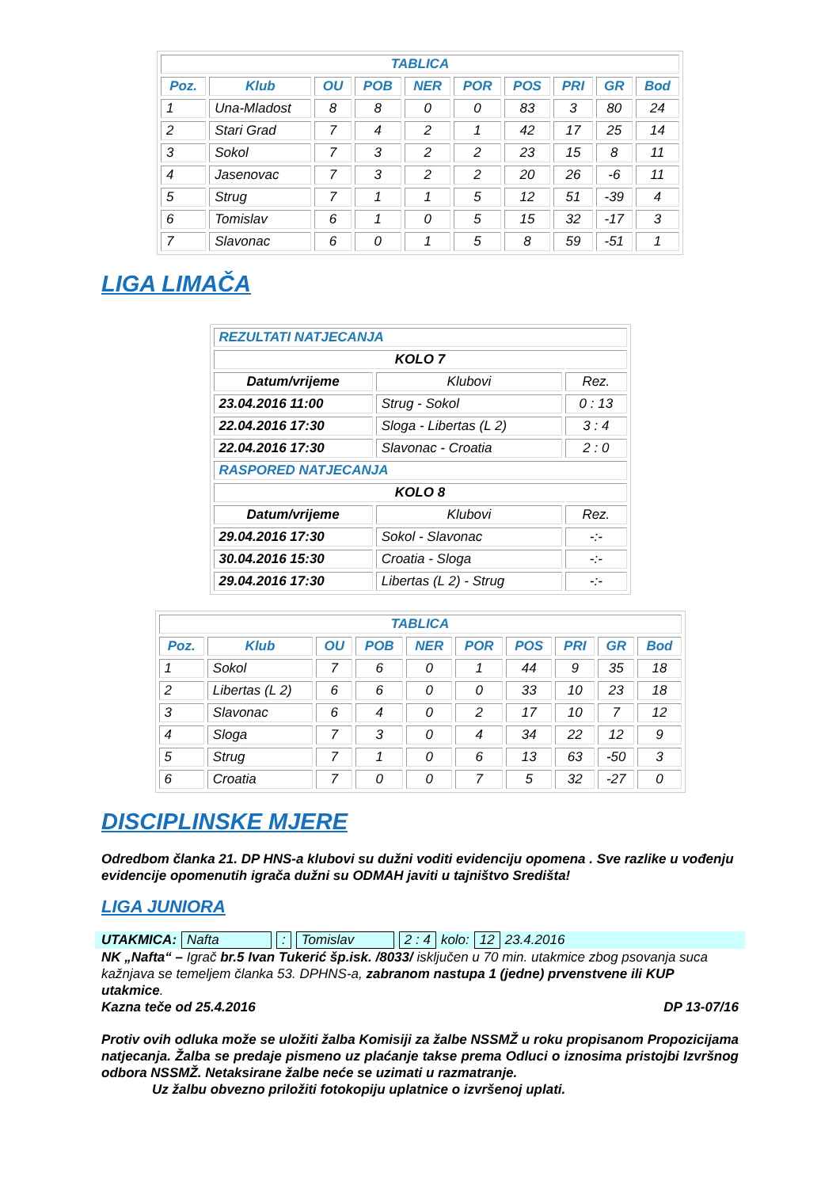| TABLICA | | | | | | | | | |
| --- | --- | --- | --- | --- | --- | --- | --- | --- | --- |
| Poz. | Klub | OU | POB | NER | POR | POS | PRI | GR | Bod |
| 1 | Una-Mladost | 8 | 8 | 0 | 0 | 83 | 3 | 80 | 24 |
| 2 | Stari Grad | 7 | 4 | 2 | 1 | 42 | 17 | 25 | 14 |
| 3 | Sokol | 7 | 3 | 2 | 2 | 23 | 15 | 8 | 11 |
| 4 | Jasenovac | 7 | 3 | 2 | 2 | 20 | 26 | -6 | 11 |
| 5 | Strug | 7 | 1 | 1 | 5 | 12 | 51 | -39 | 4 |
| 6 | Tomislav | 6 | 1 | 0 | 5 | 15 | 32 | -17 | 3 |
| 7 | Slavonac | 6 | 0 | 1 | 5 | 8 | 59 | -51 | 1 |
LIGA LIMAČA
| REZULTATI NATJECANJA | | |
| KOLO 7 | | |
| Datum/vrijeme | Klubovi | Rez. |
| 23.04.2016 11:00 | Strug - Sokol | 0 : 13 |
| 22.04.2016 17:30 | Sloga - Libertas (L 2) | 3 : 4 |
| 22.04.2016 17:30 | Slavonac - Croatia | 2 : 0 |
| RASPORED NATJECANJA | | |
| KOLO 8 | | |
| Datum/vrijeme | Klubovi | Rez. |
| 29.04.2016 17:30 | Sokol - Slavonac | -:- |
| 30.04.2016 15:30 | Croatia - Sloga | -:- |
| 29.04.2016 17:30 | Libertas (L 2) - Strug | -:- |
| TABLICA | | | | | | | | | |
| --- | --- | --- | --- | --- | --- | --- | --- | --- | --- |
| Poz. | Klub | OU | POB | NER | POR | POS | PRI | GR | Bod |
| 1 | Sokol | 7 | 6 | 0 | 1 | 44 | 9 | 35 | 18 |
| 2 | Libertas (L 2) | 6 | 6 | 0 | 0 | 33 | 10 | 23 | 18 |
| 3 | Slavonac | 6 | 4 | 0 | 2 | 17 | 10 | 7 | 12 |
| 4 | Sloga | 7 | 3 | 0 | 4 | 34 | 22 | 12 | 9 |
| 5 | Strug | 7 | 1 | 0 | 6 | 13 | 63 | -50 | 3 |
| 6 | Croatia | 7 | 0 | 0 | 7 | 5 | 32 | -27 | 0 |
DISCIPLINSKE MJERE
Odredbom članka 21. DP HNS-a klubovi su dužni voditi evidenciju opomena . Sve razlike u vođenju evidencije opomenutih igrača dužni su ODMAH javiti u tajništvo Središta!
LIGA JUNIORA
UTAKMICA: Nafta: Tomislav 2 : 4 kolo: 12 23.4.2016
NK „Nafta“ – Igrač br.5 Ivan Tukerić šp.isk. /8033/ isključen u 70 min. utakmice zbog psovanja suca kažnjava se temeljem članka 53. DPHNS-a, zabranom nastupa 1 (jedne) prvenstvene ili KUP utakmice.
Kazna teče od 25.4.2016 DP 13-07/16
Protiv ovih odluka može se uložiti žalba Komisiji za žalbe NSSMŽ u roku propisanom Propozicijama natjecanja. Žalba se predaje pismeno uz plaćanje takse prema Odluci o iznosima pristojbi Izvršnog odbora NSSMŽ. Netaksirane žalbe neće se uzimati u razmatranje.
Uz žalbu obvezno priložiti fotokopiju uplatnice o izvršenoj uplati.